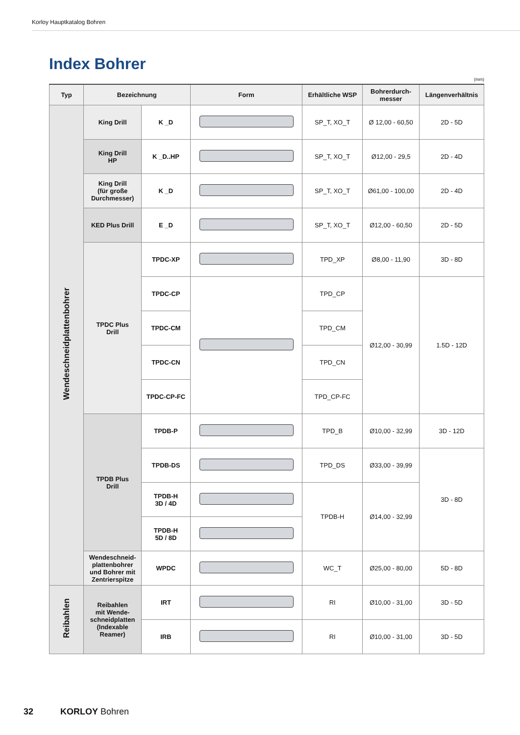Korloy Hauptkatalog Bohren
Index Bohrer
(mm)
| Typ | Bezeichnung | | Form | Erhältliche WSP | Bohrerdurch- messer | Längenverhältnis |
| --- | --- | --- | --- | --- | --- | --- |
| Wendeschneidplattenbohrer | King Drill | K _D | | SP_T, XO_T | Ø 12,00 - 60,50 | 2D - 5D |
| | King Drill HP | K _D..HP | | SP_T, XO_T | Ø12,00 - 29,5 | 2D - 4D |
| | King Drill (für große Durchmesser) | K _D | | SP_T, XO_T | Ø61,00 - 100,00 | 2D - 4D |
| | KED Plus Drill | E _D | | SP_T, XO_T | Ø12,00 - 60,50 | 2D - 5D |
| | TPDC Plus Drill | TPDC-XP | | TPD_XP | Ø8,00 - 11,90 | 3D - 8D |
| | | TPDC-CP | | TPD_CP | Ø12,00 - 30,99 | 1.5D - 12D |
| | | TPDC-CM | | TPD_CM | | |
| | | TPDC-CN | | TPD_CN | | |
| | | TPDC-CP-FC | | TPD_CP-FC | | |
| | TPDB Plus Drill | TPDB-P | | TPD_B | Ø10,00 - 32,99 | 3D - 12D |
| | | TPDB-DS | | TPD_DS | Ø33,00 - 39,99 | 3D - 8D |
| | | TPDB-H 3D / 4D | | TPDB-H | Ø14,00 - 32,99 | |
| | | TPDB-H 5D / 8D | | | | |
| | Wendeschneid- plattenbohrer und Bohrer mit Zentrierspitze | WPDC | | WC_T | Ø25,00 - 80,00 | 5D - 8D |
| Reibahlen | Reibahlen mit Wende- schneidplatten (Indexable Reamer) | IRT | | RI | Ø10,00 - 31,00 | 3D - 5D |
| | | IRB | | RI | Ø10,00 - 31,00 | 3D - 5D |
32 KORLOY Bohren